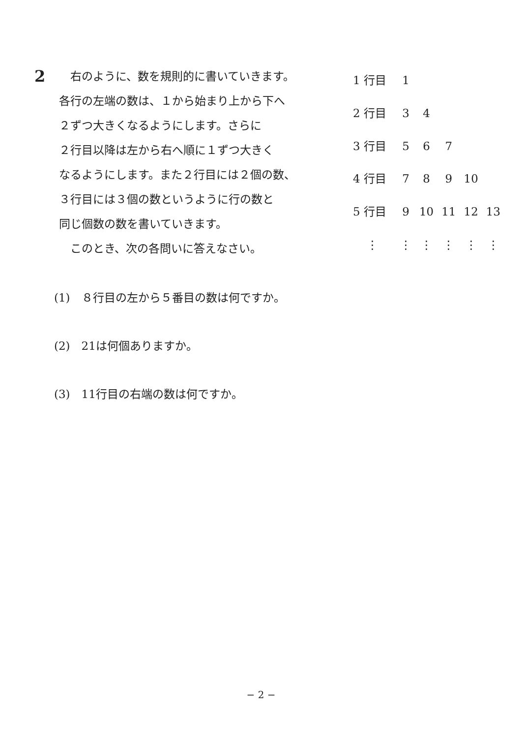2
　右のように、数を規則的に書いていきます。
各行の左端の数は、１から始まり上から下へ
２ずつ大きくなるようにします。さらに
２行目以降は左から右へ順に１ずつ大きく
なるようにします。また２行目には２個の数、
３行目には３個の数というように行の数と
同じ個数の数を書いていきます。
　このとき、次の各問いに答えなさい。
| 1 行目 | 1 | | | | |
| 2 行目 | 3 | 4 | | | |
| 3 行目 | 5 | 6 | 7 | | |
| 4 行目 | 7 | 8 | 9 | 10 | |
| 5 行目 | 9 | 10 | 11 | 12 | 13 |
| ⋮ | ⋮ | ⋮ | ⋮ | ⋮ | ⋮ |
(1)　８行目の左から５番目の数は何ですか。
(2)　21は何個ありますか。
(3)　11行目の右端の数は何ですか。
− 2 −